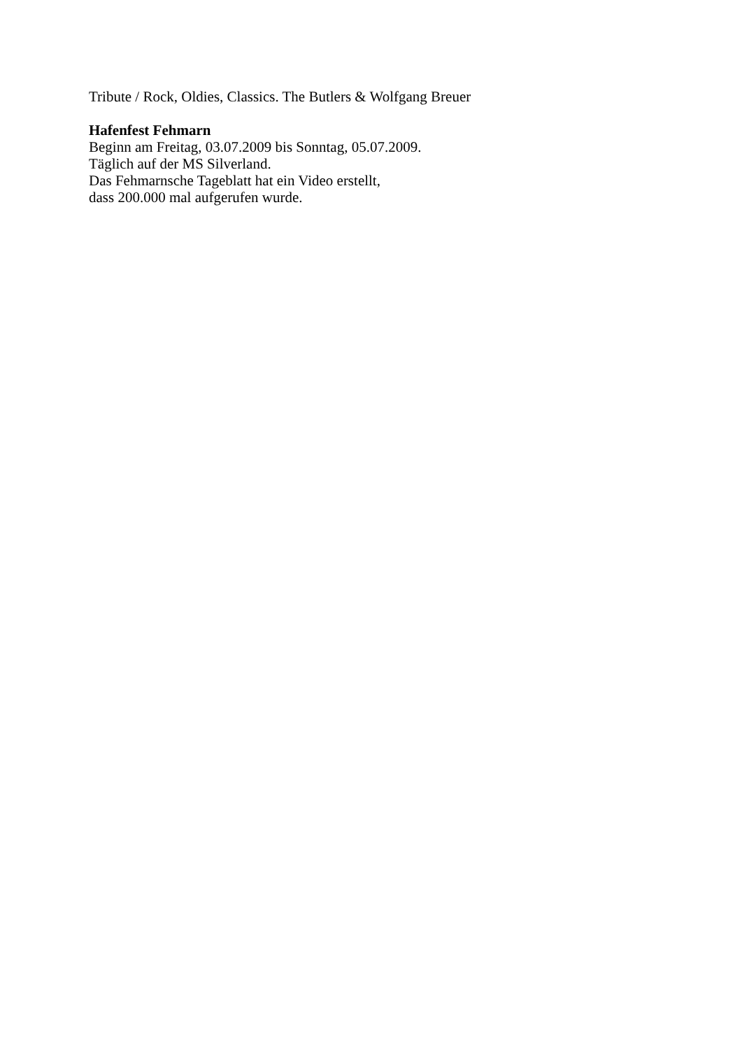Tribute / Rock, Oldies, Classics. The Butlers & Wolfgang Breuer
Hafenfest Fehmarn
Beginn am Freitag, 03.07.2009 bis Sonntag, 05.07.2009.
Täglich auf der MS Silverland.
Das Fehmarnsche Tageblatt hat ein Video erstellt,
dass 200.000 mal aufgerufen wurde.